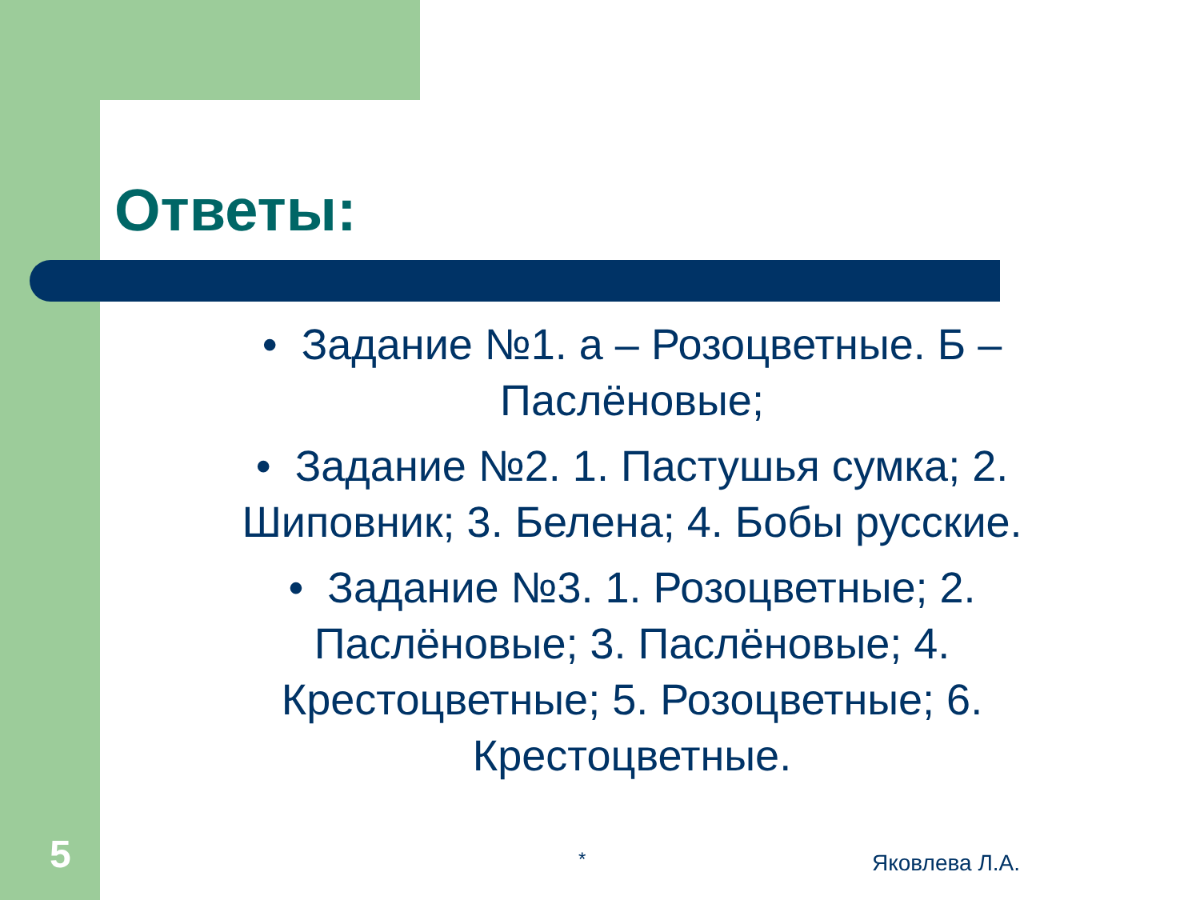Ответы:
• Задание №1. а – Розоцветные. Б – Паслёновые;
• Задание №2. 1. Пастушья сумка; 2. Шиповник; 3. Белена; 4. Бобы русские.
• Задание №3. 1. Розоцветные; 2. Паслёновые; 3. Паслёновые; 4. Крестоцветные; 5. Розоцветные; 6. Крестоцветные.
5 * Яковлева Л.А.